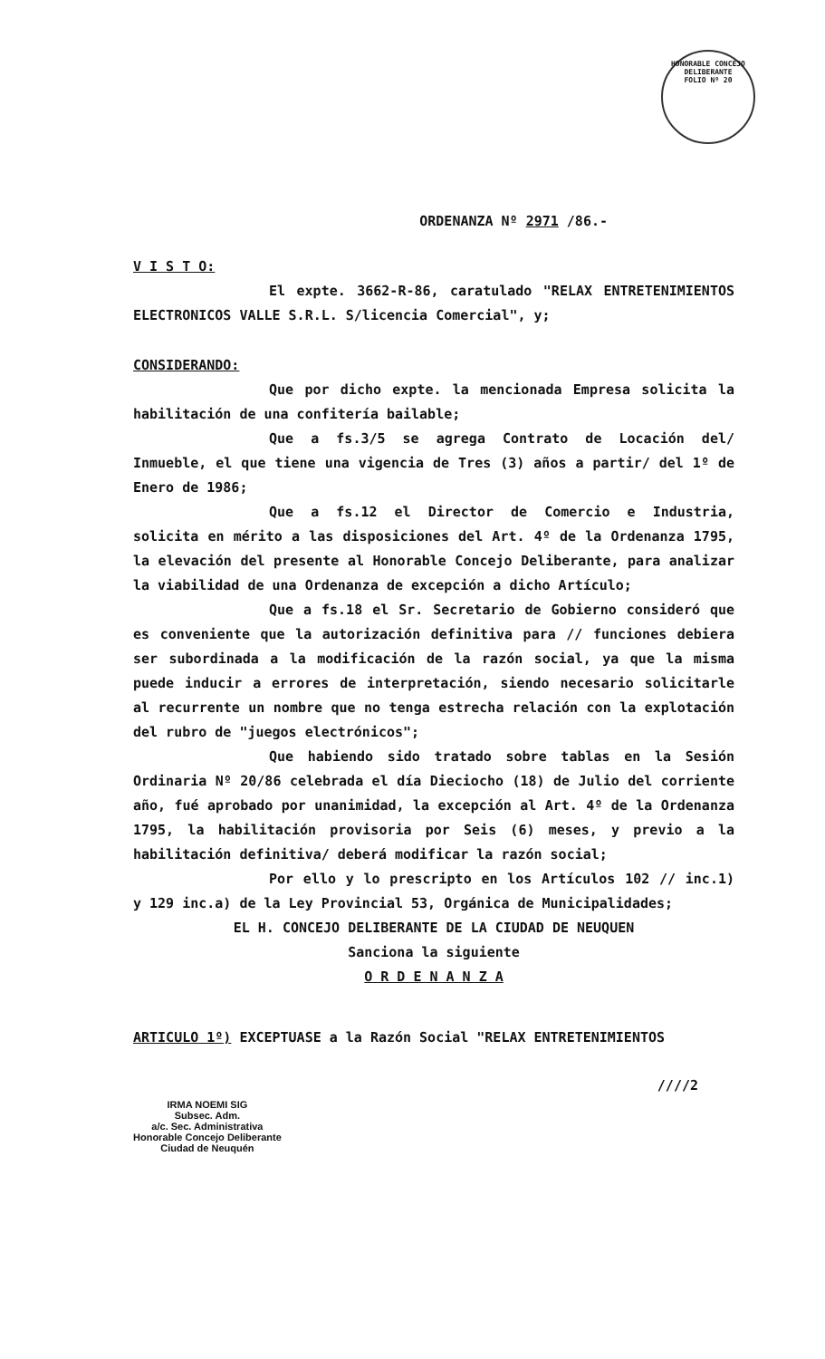HONORABLE CONCEJO DELIBERANTE
FOLIO Nº 20
ORDENANZA Nº 2971 /86.-
V I S T O:
El expte. 3662-R-86, caratulado "RELAX ENTRETENIMIENTOS ELECTRONICOS VALLE S.R.L. S/licencia Comercial", y;
CONSIDERANDO:
Que por dicho expte. la mencionada Empresa solicita la habilitación de una confitería bailable;
Que a fs.3/5 se agrega Contrato de Locación del/ Inmueble, el que tiene una vigencia de Tres (3) años a partir/ del 1º de Enero de 1986;
Que a fs.12 el Director de Comercio e Industria, solicita en mérito a las disposiciones del Art. 4º de la Ordenanza 1795, la elevación del presente al Honorable Concejo Deliberante, para analizar la viabilidad de una Ordenanza de excepción a dicho Artículo;
Que a fs.18 el Sr. Secretario de Gobierno consideró que es conveniente que la autorización definitiva para // funciones debiera ser subordinada a la modificación de la razón social, ya que la misma puede inducir a errores de interpretación, siendo necesario solicitarle al recurrente un nombre que no tenga estrecha relación con la explotación del rubro de "juegos electrónicos";
Que habiendo sido tratado sobre tablas en la Sesión Ordinaria Nº 20/86 celebrada el día Dieciocho (18) de Julio del corriente año, fué aprobado por unanimidad, la excepción al Art. 4º de la Ordenanza 1795, la habilitación provisoria por Seis (6) meses, y previo a la habilitación definitiva/ deberá modificar la razón social;
Por ello y lo prescripto en los Artículos 102 // inc.1) y 129 inc.a) de la Ley Provincial 53, Orgánica de Municipalidades;
EL H. CONCEJO DELIBERANTE DE LA CIUDAD DE NEUQUEN
Sanciona la siguiente
O R D E N A N Z A
ARTICULO 1º) EXCEPTUASE a la Razón Social "RELAX ENTRETENIMIENTOS
IRMA NOEMI SIG
Subsec. Adm.
a/c. Sec. Administrativa
Honorable Concejo Deliberante
Ciudad de Neuquén
////2